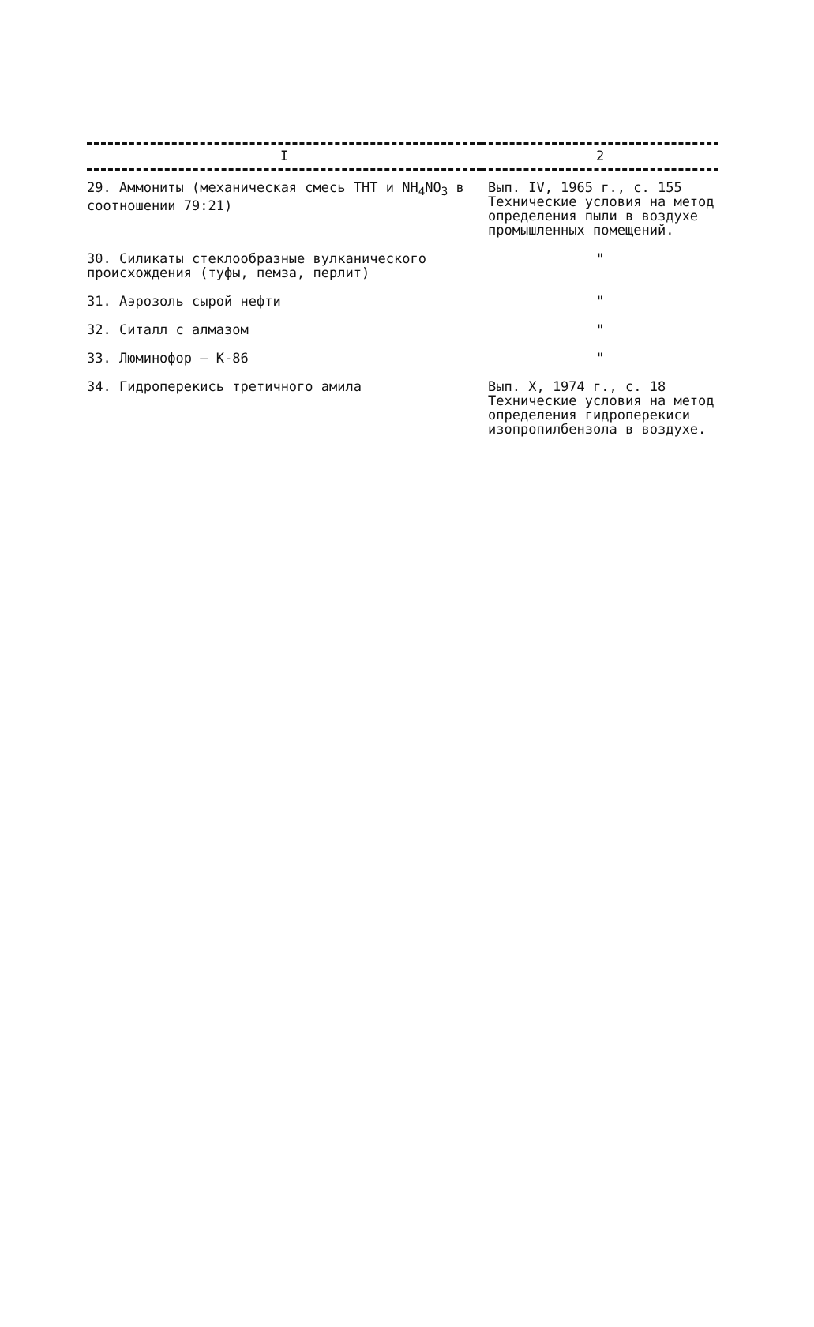| I | 2 |
| --- | --- |
| 29. Аммониты (механическая смесь ТНТ и NH<sub>4</sub>NO<sub>3</sub> в соотношении 79:21) | Вып. IV, 1965 г., с. 155 Технические условия на метод определения пыли в воздухе промышленных помещений. |
| 30. Силикаты стеклообразные вулканического происхождения (туфы, пемза, перлит) | " |
| 31. Аэрозоль сырой нефти | " |
| 32. Ситалл с алмазом | " |
| 33. Люминофор – К-86 | " |
| 34. Гидроперекись третичного амила | Вып. X, 1974 г., с. 18 Технические условия на метод определения гидроперекиси изопропилбензола в воздухе. |